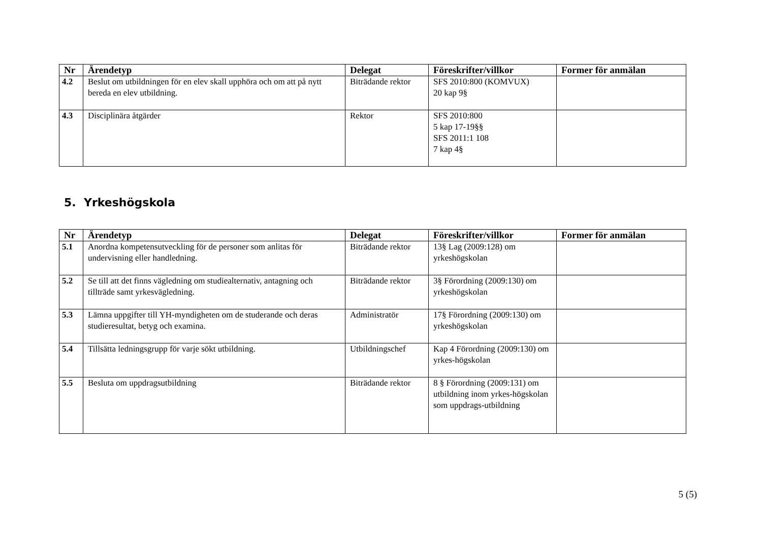| Nr | Ärendetyp | Delegat | Föreskrifter/villkor | Former för anmälan |
| --- | --- | --- | --- | --- |
| 4.2 | Beslut om utbildningen för en elev skall upphöra och om att på nytt bereda en elev utbildning. | Biträdande rektor | SFS 2010:800 (KOMVUX) 20 kap 9§ | |
| 4.3 | Disciplinära åtgärder | Rektor | SFS 2010:800 5 kap 17-19§§ SFS 2011:1 108 7 kap 4§ | |
5. Yrkeshögskola
| Nr | Ärendetyp | Delegat | Föreskrifter/villkor | Former för anmälan |
| --- | --- | --- | --- | --- |
| 5.1 | Anordna kompetensutveckling för de personer som anlitas för undervisning eller handledning. | Biträdande rektor | 13§ Lag (2009:128) om yrkeshögskolan | |
| 5.2 | Se till att det finns vägledning om studiealternativ, antagning och tillträde samt yrkesvägledning. | Biträdande rektor | 3§ Förordning (2009:130) om yrkeshögskolan | |
| 5.3 | Lämna uppgifter till YH-myndigheten om de studerande och deras studieresultat, betyg och examina. | Administratör | 17§ Förordning (2009:130) om yrkeshögskolan | |
| 5.4 | Tillsätta ledningsgrupp för varje sökt utbildning. | Utbildningschef | Kap 4 Förordning (2009:130) om yrkes-högskolan | |
| 5.5 | Besluta om uppdragsutbildning | Biträdande rektor | 8 § Förordning (2009:131) om utbildning inom yrkes-högskolan som uppdrags-utbildning | |
5 (5)